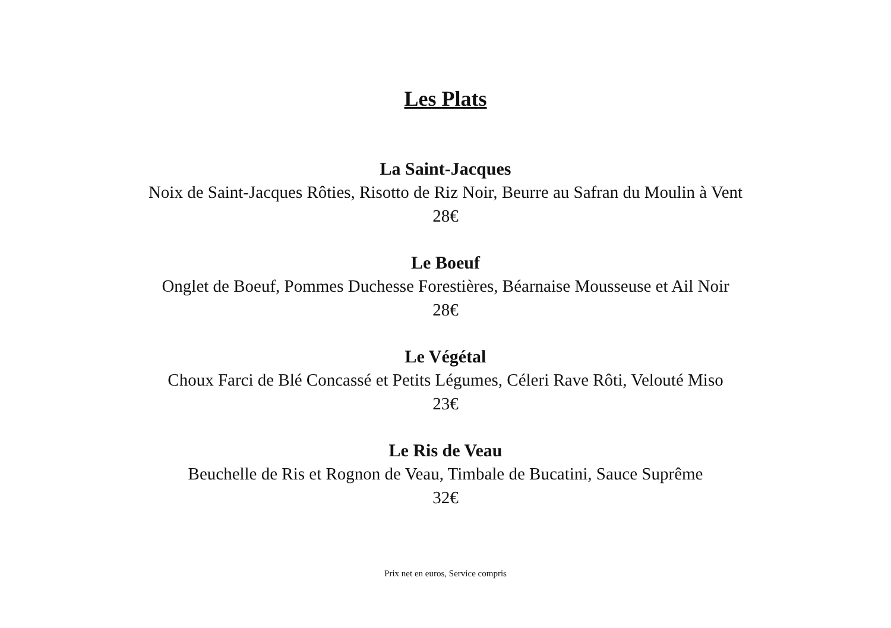Les Plats
La Saint-Jacques
Noix de Saint-Jacques Rôties, Risotto de Riz Noir, Beurre au Safran du Moulin à Vent
28€
Le Boeuf
Onglet de Boeuf, Pommes Duchesse Forestières, Béarnaise Mousseuse et Ail Noir
28€
Le Végétal
Choux Farci de Blé Concassé et Petits Légumes, Céleri Rave Rôti, Velouté Miso
23€
Le Ris de Veau
Beuchelle de Ris et Rognon de Veau, Timbale de Bucatini, Sauce Suprême
32€
Prix net en euros, Service compris